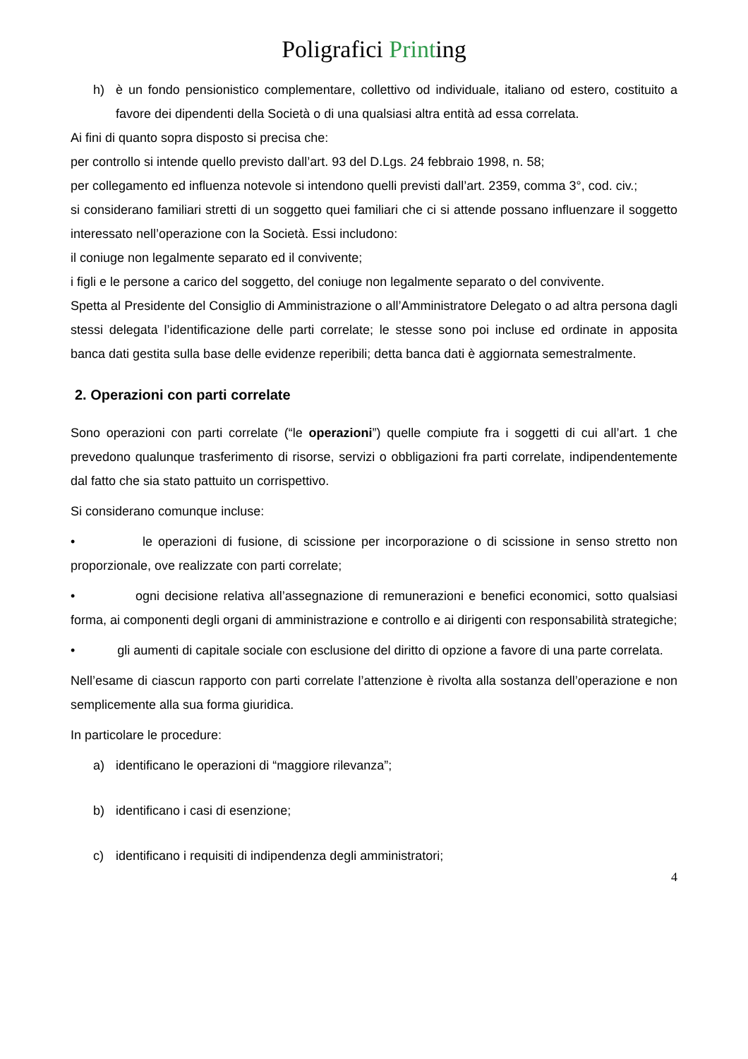Poligrafici Printing
h) è un fondo pensionistico complementare, collettivo od individuale, italiano od estero, costituito a favore dei dipendenti della Società o di una qualsiasi altra entità ad essa correlata.
Ai fini di quanto sopra disposto si precisa che:
per controllo si intende quello previsto dall’art. 93 del D.Lgs. 24 febbraio 1998, n. 58;
per collegamento ed influenza notevole si intendono quelli previsti dall’art. 2359, comma 3°, cod. civ.;
si considerano familiari stretti di un soggetto quei familiari che ci si attende possano influenzare il soggetto interessato nell’operazione con la Società. Essi includono:
il coniuge non legalmente separato ed il convivente;
i figli e le persone a carico del soggetto, del coniuge non legalmente separato o del convivente.
Spetta al Presidente del Consiglio di Amministrazione o all’Amministratore Delegato o ad altra persona dagli stessi delegata l’identificazione delle parti correlate; le stesse sono poi incluse ed ordinate in apposita banca dati gestita sulla base delle evidenze reperibili; detta banca dati è aggiornata semestralmente.
2. Operazioni con parti correlate
Sono operazioni con parti correlate (“le operazioni”) quelle compiute fra i soggetti di cui all’art. 1 che prevedono qualunque trasferimento di risorse, servizi o obbligazioni fra parti correlate, indipendentemente dal fatto che sia stato pattuito un corrispettivo.
Si considerano comunque incluse:
• le operazioni di fusione, di scissione per incorporazione o di scissione in senso stretto non proporzionale, ove realizzate con parti correlate;
• ogni decisione relativa all’assegnazione di remunerazioni e benefici economici, sotto qualsiasi forma, ai componenti degli organi di amministrazione e controllo e ai dirigenti con responsabilità strategiche;
• gli aumenti di capitale sociale con esclusione del diritto di opzione a favore di una parte correlata.
Nell’esame di ciascun rapporto con parti correlate l’attenzione è rivolta alla sostanza dell’operazione e non semplicemente alla sua forma giuridica.
In particolare le procedure:
a) identificano le operazioni di “maggiore rilevanza”;
b) identificano i casi di esenzione;
c) identificano i requisiti di indipendenza degli amministratori;
4